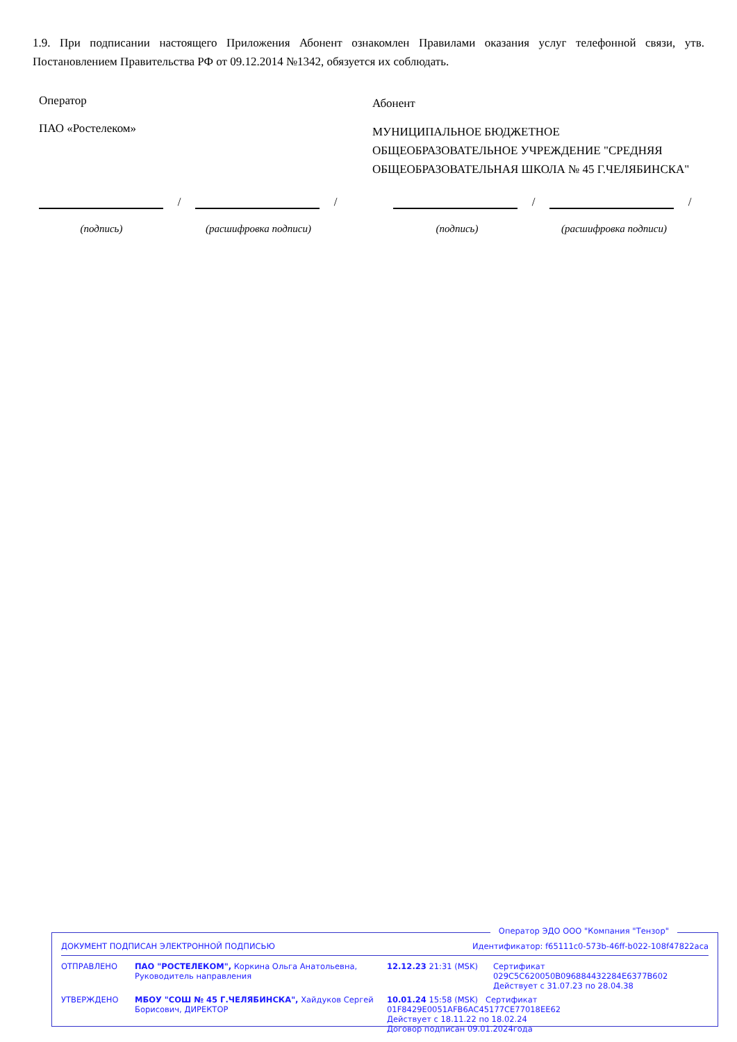1.9. При подписании настоящего Приложения Абонент ознакомлен Правилами оказания услуг телефонной связи, утв. Постановлением Правительства РФ от 09.12.2014 №1342, обязуется их соблюдать.
Оператор
ПАО «Ростелеком»
Абонент
МУНИЦИПАЛЬНОЕ БЮДЖЕТНОЕ ОБЩЕОБРАЗОВАТЕЛЬНОЕ УЧРЕЖДЕНИЕ "СРЕДНЯЯ ОБЩЕОБРАЗОВАТЕЛЬНАЯ ШКОЛА № 45 Г.ЧЕЛЯБИНСКА"
/
/
/
/
(подпись) (расшифровка подписи)
(подпись) (расшифровка подписи)
Оператор ЭДО ООО "Компания "Тензор"
ДОКУМЕНТ ПОДПИСАН ЭЛЕКТРОННОЙ ПОДПИСЬЮ Идентификатор: f65111c0-573b-46ff-b022-108f47822aca
| ОТПРАВЛЕНО | ПАО "РОСТЕЛЕКОМ", Коркина Ольга Анатольевна, Руководитель направления | 12.12.23 21:31 (MSK) | Сертификат 029C5C620050B096884432284E6377B602 Действует с 31.07.23 по 28.04.38 |
| УТВЕРЖДЕНО | МБОУ "СОШ № 45 Г.ЧЕЛЯБИНСКА", Хайдуков Сергей Борисович, ДИРЕКТОР | 10.01.24 15:58 (MSK) Сертификат 01F8429E0051AFB6AC45177CE77018EE62 Действует с 18.11.22 по 18.02.24 Договор подписан 09.01.2024года | |